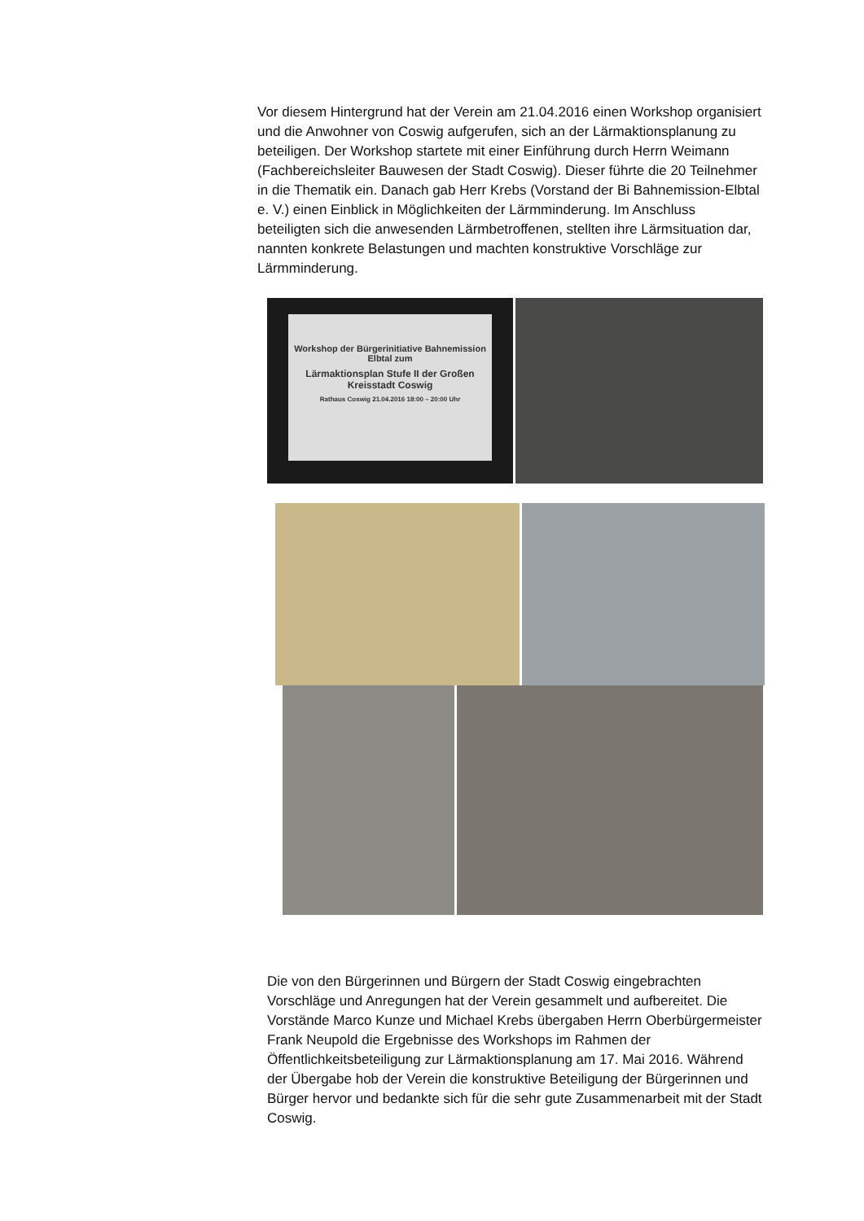Vor diesem Hintergrund hat der Verein am 21.04.2016 einen Workshop organisiert und die Anwohner von Coswig aufgerufen, sich an der Lärmaktionsplanung zu beteiligen. Der Workshop startete mit einer Einführung durch Herrn Weimann (Fachbereichsleiter Bauwesen der Stadt Coswig). Dieser führte die 20 Teilnehmer in die Thematik ein. Danach gab Herr Krebs (Vorstand der Bi Bahnemission-Elbtal e. V.) einen Einblick in Möglichkeiten der Lärmminderung. Im Anschluss beteiligten sich die anwesenden Lärmbetroffenen, stellten ihre Lärmsituation dar, nannten konkrete Belastungen und machten konstruktive Vorschläge zur Lärmminderung.
Workshop der Bürgerinitiative Bahnemission Elbtal zum
Lärmaktionsplan Stufe II der Großen Kreisstadt Coswig
Rathaus Coswig 21.04.2016 18:00 – 20:00 Uhr
Die von den Bürgerinnen und Bürgern der Stadt Coswig eingebrachten Vorschläge und Anregungen hat der Verein gesammelt und aufbereitet. Die Vorstände Marco Kunze und Michael Krebs übergaben Herrn Oberbürgermeister Frank Neupold die Ergebnisse des Workshops im Rahmen der Öffentlichkeitsbeteiligung zur Lärmaktionsplanung am 17. Mai 2016. Während der Übergabe hob der Verein die konstruktive Beteiligung der Bürgerinnen und Bürger hervor und bedankte sich für die sehr gute Zusammenarbeit mit der Stadt Coswig.